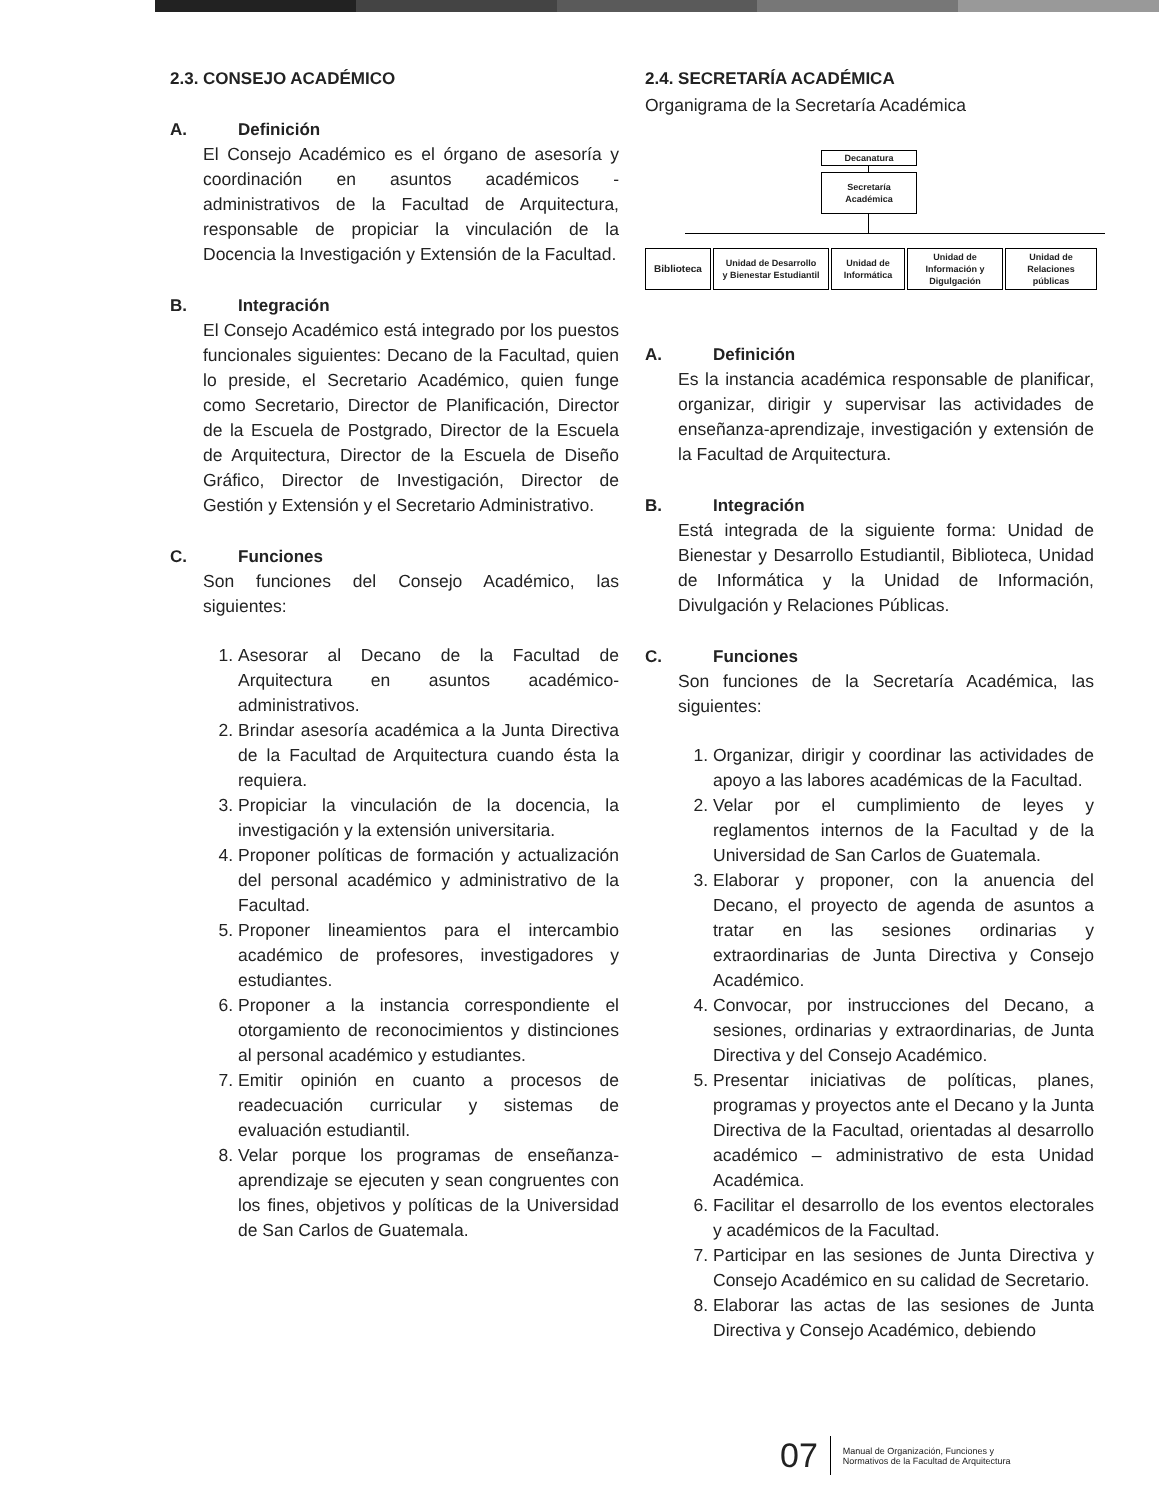2.3. CONSEJO ACADÉMICO
A. Definición
El Consejo Académico es el órgano de asesoría y coordinación en asuntos académicos - administrativos de la Facultad de Arquitectura, responsable de propiciar la vinculación de la Docencia la Investigación y Extensión de la Facultad.
B. Integración
El Consejo Académico está integrado por los puestos funcionales siguientes: Decano de la Facultad, quien lo preside, el Secretario Académico, quien funge como Secretario, Director de Planificación, Director de la Escuela de Postgrado, Director de la Escuela de Arquitectura, Director de la Escuela de Diseño Gráfico, Director de Investigación, Director de Gestión y Extensión y el Secretario Administrativo.
C. Funciones
Son funciones del Consejo Académico, las siguientes:
1. Asesorar al Decano de la Facultad de Arquitectura en asuntos académico-administrativos.
2. Brindar asesoría académica a la Junta Directiva de la Facultad de Arquitectura cuando ésta la requiera.
3. Propiciar la vinculación de la docencia, la investigación y la extensión universitaria.
4. Proponer políticas de formación y actualización del personal académico y administrativo de la Facultad.
5. Proponer lineamientos para el intercambio académico de profesores, investigadores y estudiantes.
6. Proponer a la instancia correspondiente el otorgamiento de reconocimientos y distinciones al personal académico y estudiantes.
7. Emitir opinión en cuanto a procesos de readecuación curricular y sistemas de evaluación estudiantil.
8. Velar porque los programas de enseñanza-aprendizaje se ejecuten y sean congruentes con los fines, objetivos y políticas de la Universidad de San Carlos de Guatemala.
2.4. SECRETARÍA ACADÉMICA
Organigrama de la Secretaría Académica
Decanatura
Secretaría
Académica
Biblioteca
Unidad de Desarrollo
y Bienestar Estudiantil
Unidad de
Informática
Unidad de
Información y
Digulgación
Unidad de
Relaciones
públicas
A. Definición
Es la instancia académica responsable de planificar, organizar, dirigir y supervisar las actividades de enseñanza-aprendizaje, investigación y extensión de la Facultad de Arquitectura.
B. Integración
Está integrada de la siguiente forma: Unidad de Bienestar y Desarrollo Estudiantil, Biblioteca, Unidad de Informática y la Unidad de Información, Divulgación y Relaciones Públicas.
C. Funciones
Son funciones de la Secretaría Académica, las siguientes:
1. Organizar, dirigir y coordinar las actividades de apoyo a las labores académicas de la Facultad.
2. Velar por el cumplimiento de leyes y reglamentos internos de la Facultad y de la Universidad de San Carlos de Guatemala.
3. Elaborar y proponer, con la anuencia del Decano, el proyecto de agenda de asuntos a tratar en las sesiones ordinarias y extraordinarias de Junta Directiva y Consejo Académico.
4. Convocar, por instrucciones del Decano, a sesiones, ordinarias y extraordinarias, de Junta Directiva y del Consejo Académico.
5. Presentar iniciativas de políticas, planes, programas y proyectos ante el Decano y la Junta Directiva de la Facultad, orientadas al desarrollo académico – administrativo de esta Unidad Académica.
6. Facilitar el desarrollo de los eventos electorales y académicos de la Facultad.
7. Participar en las sesiones de Junta Directiva y Consejo Académico en su calidad de Secretario.
8. Elaborar las actas de las sesiones de Junta Directiva y Consejo Académico, debiendo
07
Manual de Organización, Funciones y
Normativos de la Facultad de Arquitectura